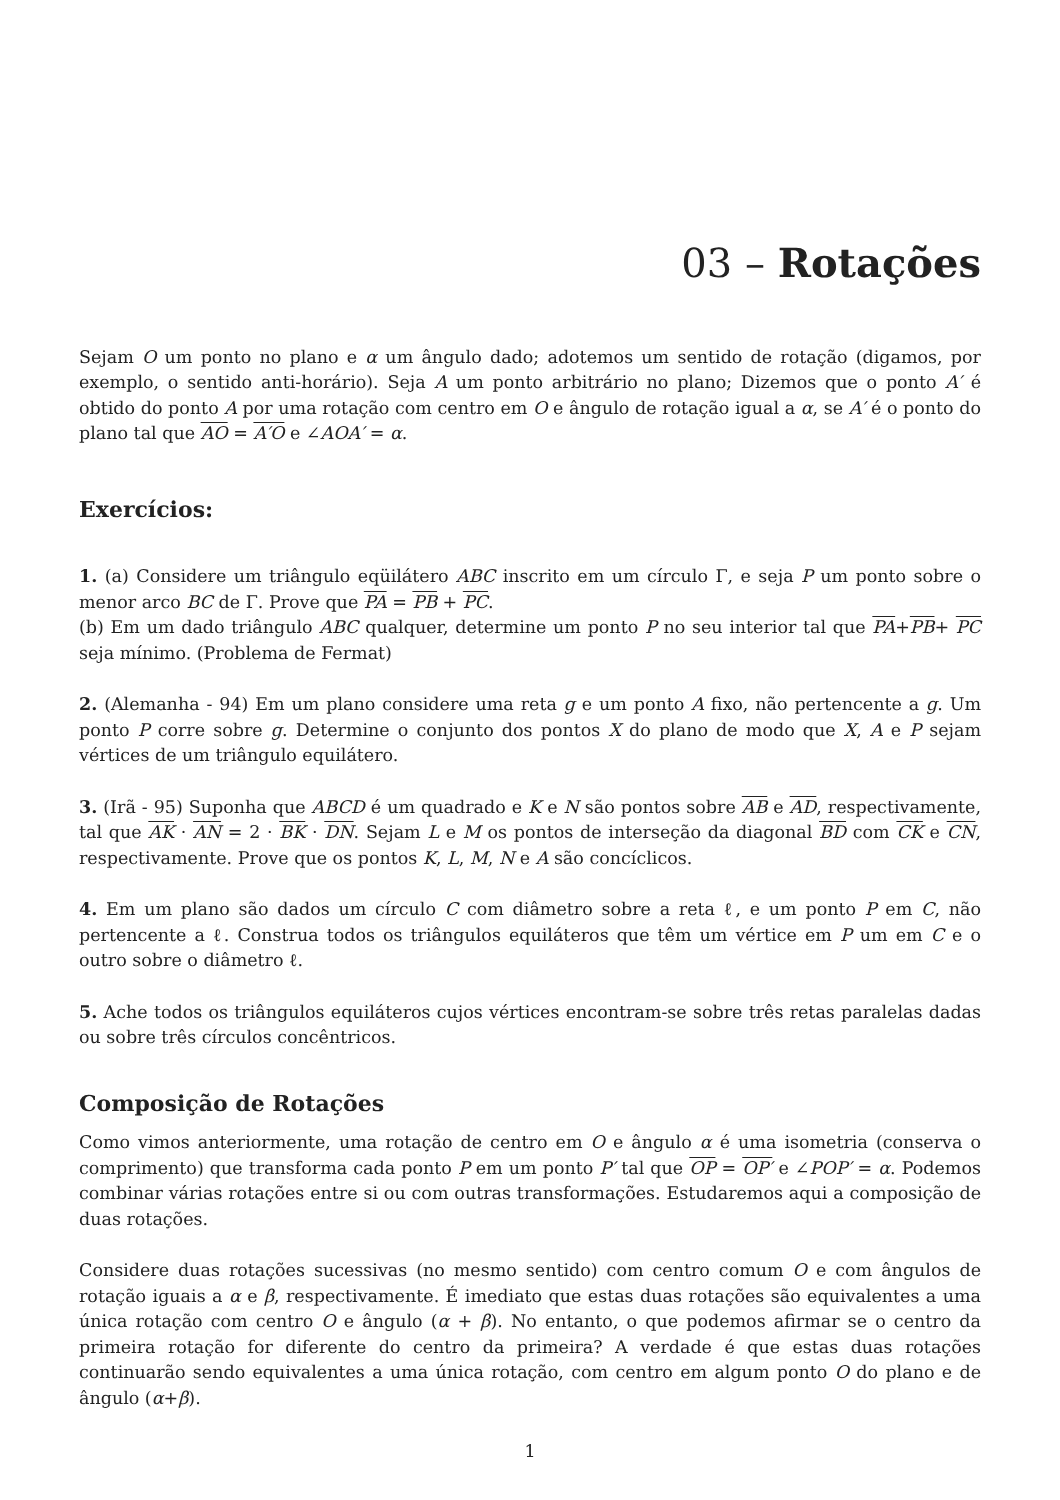03 – Rotações
Sejam O um ponto no plano e α um ângulo dado; adotemos um sentido de rotação (digamos, por exemplo, o sentido anti-horário). Seja A um ponto arbitrário no plano; Dizemos que o ponto A′ é obtido do ponto A por uma rotação com centro em O e ângulo de rotação igual a α, se A′ é o ponto do plano tal que AO = A′O e ∠AOA′ = α.
Exercícios:
1. (a) Considere um triângulo eqüilátero ABC inscrito em um círculo Γ, e seja P um ponto sobre o menor arco BC de Γ. Prove que PA = PB + PC.
(b) Em um dado triângulo ABC qualquer, determine um ponto P no seu interior tal que PA+PB+ PC seja mínimo. (Problema de Fermat)
2. (Alemanha - 94) Em um plano considere uma reta g e um ponto A fixo, não pertencente a g. Um ponto P corre sobre g. Determine o conjunto dos pontos X do plano de modo que X, A e P sejam vértices de um triângulo equilátero.
3. (Irã - 95) Suponha que ABCD é um quadrado e K e N são pontos sobre AB e AD, respectivamente, tal que AK · AN = 2 · BK · DN. Sejam L e M os pontos de interseção da diagonal BD com CK e CN, respectivamente. Prove que os pontos K, L, M, N e A são concíclicos.
4. Em um plano são dados um círculo C com diâmetro sobre a reta ℓ, e um ponto P em C, não pertencente a ℓ. Construa todos os triângulos equiláteros que têm um vértice em P um em C e o outro sobre o diâmetro ℓ.
5. Ache todos os triângulos equiláteros cujos vértices encontram-se sobre três retas paralelas dadas ou sobre três círculos concêntricos.
Composição de Rotações
Como vimos anteriormente, uma rotação de centro em O e ângulo α é uma isometria (conserva o comprimento) que transforma cada ponto P em um ponto P′ tal que OP = OP′ e ∠POP′ = α. Podemos combinar várias rotações entre si ou com outras transformações. Estudaremos aqui a composição de duas rotações.
Considere duas rotações sucessivas (no mesmo sentido) com centro comum O e com ângulos de rotação iguais a α e β, respectivamente. É imediato que estas duas rotações são equivalentes a uma única rotação com centro O e ângulo (α + β). No entanto, o que podemos afirmar se o centro da primeira rotação for diferente do centro da primeira? A verdade é que estas duas rotações continuarão sendo equivalentes a uma única rotação, com centro em algum ponto O do plano e de ângulo (α+β).
1